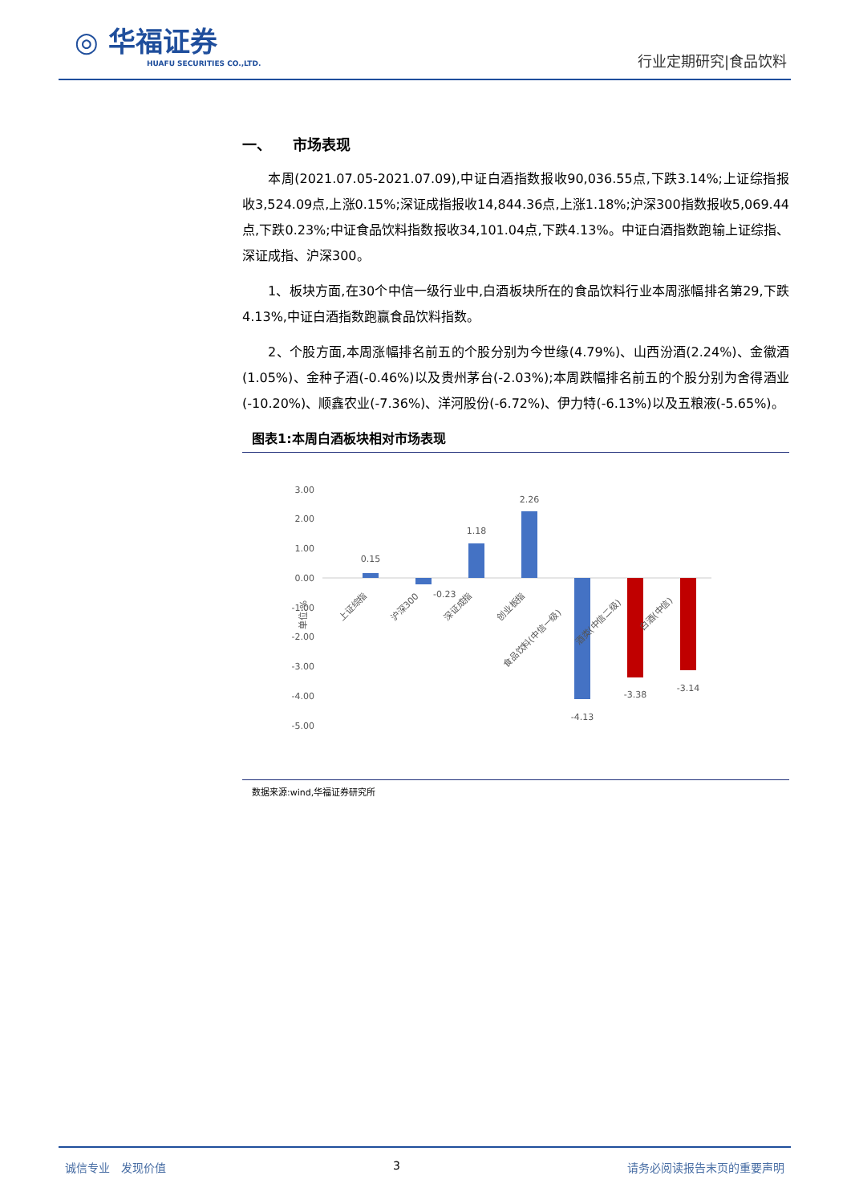◎ 华福证券
HUAFU SECURITIES CO.,LTD.
行业定期研究|食品饮料
一、　　市场表现
本周(2021.07.05-2021.07.09),中证白酒指数报收90,036.55点,下跌3.14%;上证综指报收3,524.09点,上涨0.15%;深证成指报收14,844.36点,上涨1.18%;沪深300指数报收5,069.44点,下跌0.23%;中证食品饮料指数报收34,101.04点,下跌4.13%。中证白酒指数跑输上证综指、深证成指、沪深300。
1、板块方面,在30个中信一级行业中,白酒板块所在的食品饮料行业本周涨幅排名第29,下跌4.13%,中证白酒指数跑赢食品饮料指数。
2、个股方面,本周涨幅排名前五的个股分别为今世缘(4.79%)、山西汾酒(2.24%)、金徽酒(1.05%)、金种子酒(-0.46%)以及贵州茅台(-2.03%);本周跌幅排名前五的个股分别为舍得酒业(-10.20%)、顺鑫农业(-7.36%)、洋河股份(-6.72%)、伊力特(-6.13%)以及五粮液(-5.65%)。
图表1:本周白酒板块相对市场表现
3.00
2.00
1.00
0.00
-1.00
-2.00
-3.00
-4.00
-5.00
单位:%
0.15
-0.23
1.18
2.26
-4.13
-3.38
-3.14
上证综指
沪深300
深证成指
创业板指
食品饮料(中信一级)
酒类(中信二级)
白酒(中信)
数据来源:wind,华福证券研究所
诚信专业　发现价值 3 请务必阅读报告末页的重要声明